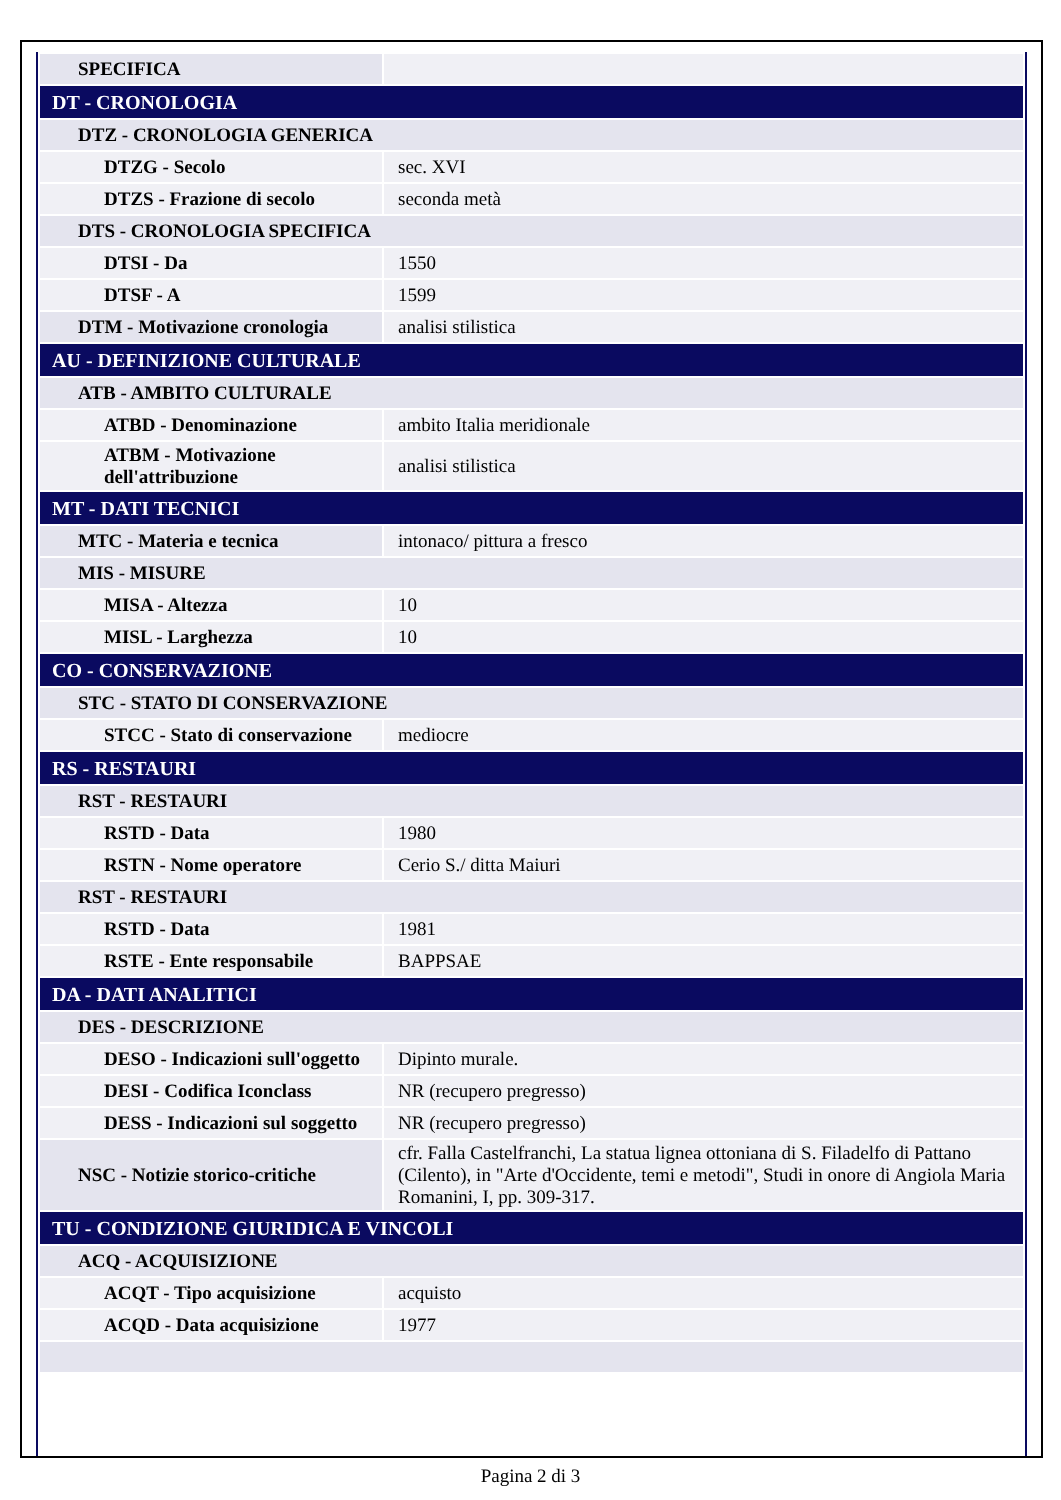| SPECIFICA | |
| DT - CRONOLOGIA | |
| DTZ - CRONOLOGIA GENERICA | |
| DTZG - Secolo | sec. XVI |
| DTZS - Frazione di secolo | seconda metà |
| DTS - CRONOLOGIA SPECIFICA | |
| DTSI - Da | 1550 |
| DTSF - A | 1599 |
| DTM - Motivazione cronologia | analisi stilistica |
| AU - DEFINIZIONE CULTURALE | |
| ATB - AMBITO CULTURALE | |
| ATBD - Denominazione | ambito Italia meridionale |
| ATBM - Motivazione dell'attribuzione | analisi stilistica |
| MT - DATI TECNICI | |
| MTC - Materia e tecnica | intonaco/ pittura a fresco |
| MIS - MISURE | |
| MISA - Altezza | 10 |
| MISL - Larghezza | 10 |
| CO - CONSERVAZIONE | |
| STC - STATO DI CONSERVAZIONE | |
| STCC - Stato di conservazione | mediocre |
| RS - RESTAURI | |
| RST - RESTAURI | |
| RSTD - Data | 1980 |
| RSTN - Nome operatore | Cerio S./ ditta Maiuri |
| RST - RESTAURI | |
| RSTD - Data | 1981 |
| RSTE - Ente responsabile | BAPPSAE |
| DA - DATI ANALITICI | |
| DES - DESCRIZIONE | |
| DESO - Indicazioni sull'oggetto | Dipinto murale. |
| DESI - Codifica Iconclass | NR (recupero pregresso) |
| DESS - Indicazioni sul soggetto | NR (recupero pregresso) |
| NSC - Notizie storico-critiche | cfr. Falla Castelfranchi, La statua lignea ottoniana di S. Filadelfo di Pattano (Cilento), in "Arte d'Occidente, temi e metodi", Studi in onore di Angiola Maria Romanini, I, pp. 309-317. |
| TU - CONDIZIONE GIURIDICA E VINCOLI | |
| ACQ - ACQUISIZIONE | |
| ACQT - Tipo acquisizione | acquisto |
| ACQD - Data acquisizione | 1977 |
Pagina 2 di 3